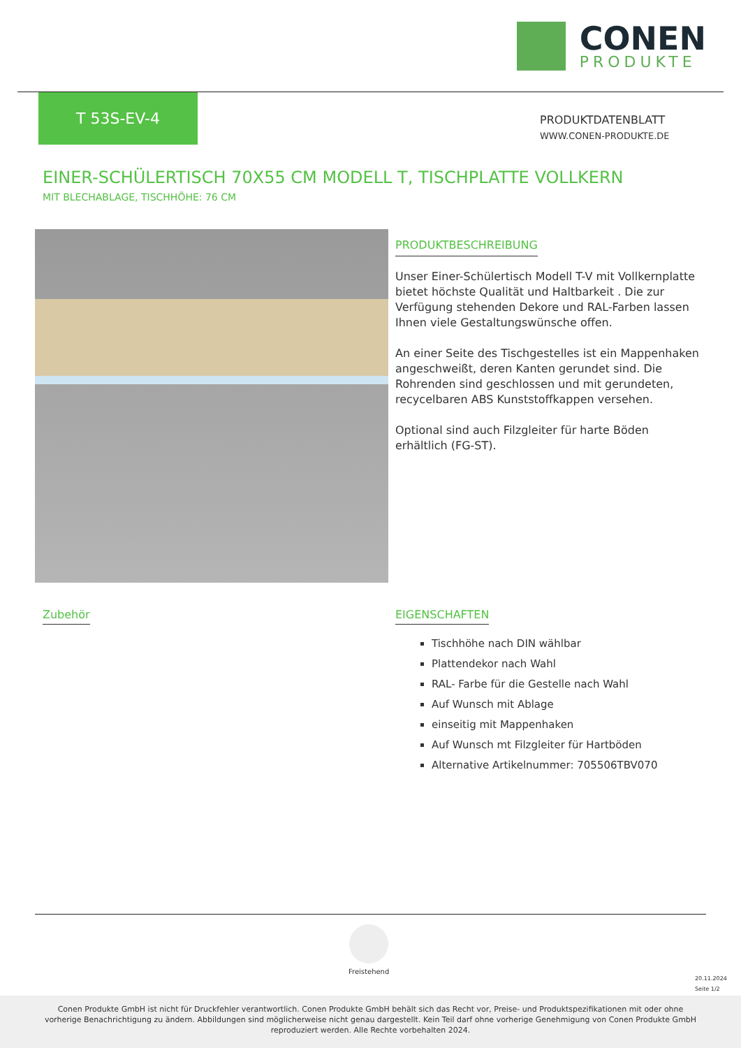CONEN
PRODUKTE
T 53S-EV-4
PRODUKTDATENBLATT
WWW.CONEN-PRODUKTE.DE
EINER-SCHÜLERTISCH 70X55 CM MODELL T, TISCHPLATTE VOLLKERN
MIT BLECHABLAGE, TISCHHÖHE: 76 CM
PRODUKTBESCHREIBUNG
Unser Einer-Schülertisch Modell T-V mit Vollkernplatte bietet höchste Qualität und Haltbarkeit . Die zur Verfügung stehenden Dekore und RAL-Farben lassen Ihnen viele Gestaltungswünsche offen.
An einer Seite des Tischgestelles ist ein Mappenhaken angeschweißt, deren Kanten gerundet sind. Die Rohrenden sind geschlossen und mit gerundeten, recycelbaren ABS Kunststoffkappen versehen.
Optional sind auch Filzgleiter für harte Böden erhältlich (FG-ST).
Zubehör
EIGENSCHAFTEN
Tischhöhe nach DIN wählbar
Plattendekor nach Wahl
RAL- Farbe für die Gestelle nach Wahl
Auf Wunsch mit Ablage
einseitig mit Mappenhaken
Auf Wunsch mt Filzgleiter für Hartböden
Alternative Artikelnummer: 705506TBV070
Freistehend
20.11.2024
Seite 1/2
Conen Produkte GmbH ist nicht für Druckfehler verantwortlich. Conen Produkte GmbH behält sich das Recht vor, Preise- und Produktspezifikationen mit oder ohne vorherige Benachrichtigung zu ändern. Abbildungen sind möglicherweise nicht genau dargestellt. Kein Teil darf ohne vorherige Genehmigung von Conen Produkte GmbH reproduziert werden. Alle Rechte vorbehalten 2024.